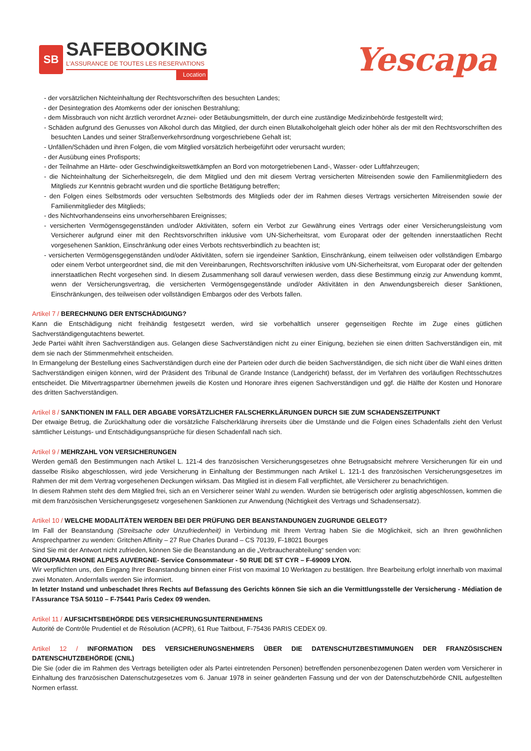SB
SAFEBOOKING
L'ASSURANCE DE TOUTES LES RESERVATIONS
Location
Yescapa
- der vorsätzlichen Nichteinhaltung der Rechtsvorschriften des besuchten Landes;
- der Desintegration des Atomkerns oder der ionischen Bestrahlung;
- dem Missbrauch von nicht ärztlich verordnet Arznei- oder Betäubungsmitteln, der durch eine zuständige Medizinbehörde festgestellt wird;
- Schäden aufgrund des Genusses von Alkohol durch das Mitglied, der durch einen Blutalkoholgehalt gleich oder höher als der mit den Rechtsvorschriften des besuchten Landes und seiner Straßenverkehrsordnung vorgeschriebene Gehalt ist;
- Unfällen/Schäden und ihren Folgen, die vom Mitglied vorsätzlich herbeigeführt oder verursacht wurden;
- der Ausübung eines Profisports;
- der Teilnahme an Härte- oder Geschwindigkeitswettkämpfen an Bord von motorgetriebenen Land-, Wasser- oder Luftfahrzeugen;
- die Nichteinhaltung der Sicherheitsregeln, die dem Mitglied und den mit diesem Vertrag versicherten Mitreisenden sowie den Familienmitgliedern des Mitglieds zur Kenntnis gebracht wurden und die sportliche Betätigung betreffen;
- den Folgen eines Selbstmords oder versuchten Selbstmords des Mitglieds oder der im Rahmen dieses Vertrags versicherten Mitreisenden sowie der Familienmitglieder des Mitglieds;
- des Nichtvorhandenseins eins unvorhersehbaren Ereignisses;
- versicherten Vermögensgegenständen und/oder Aktivitäten, sofern ein Verbot zur Gewährung eines Vertrags oder einer Versicherungsleistung vom Versicherer aufgrund einer mit den Rechtsvorschriften inklusive vom UN-Sicherheitsrat, vom Europarat oder der geltenden innerstaatlichen Recht vorgesehenen Sanktion, Einschränkung oder eines Verbots rechtsverbindlich zu beachten ist;
- versicherten Vermögensgegenständen und/oder Aktivitäten, sofern sie irgendeiner Sanktion, Einschränkung, einem teilweisen oder vollständigen Embargo oder einem Verbot untergeordnet sind, die mit den Vereinbarungen, Rechtsvorschriften inklusive vom UN-Sicherheitsrat, vom Europarat oder der geltenden innerstaatlichen Recht vorgesehen sind. In diesem Zusammenhang soll darauf verwiesen werden, dass diese Bestimmung einzig zur Anwendung kommt, wenn der Versicherungsvertrag, die versicherten Vermögensgegenstände und/oder Aktivitäten in den Anwendungsbereich dieser Sanktionen, Einschränkungen, des teilweisen oder vollständigen Embargos oder des Verbots fallen.
Artikel 7 / BERECHNUNG DER ENTSCHÄDIGUNG?
Kann die Entschädigung nicht freihändig festgesetzt werden, wird sie vorbehaltlich unserer gegenseitigen Rechte im Zuge eines gütlichen Sachverständigengutachtens bewertet.
Jede Partei wählt ihren Sachverständigen aus. Gelangen diese Sachverständigen nicht zu einer Einigung, beziehen sie einen dritten Sachverständigen ein, mit dem sie nach der Stimmenmehrheit entscheiden.
In Ermangelung der Bestellung eines Sachverständigen durch eine der Parteien oder durch die beiden Sachverständigen, die sich nicht über die Wahl eines dritten Sachverständigen einigen können, wird der Präsident des Tribunal de Grande Instance (Landgericht) befasst, der im Verfahren des vorläufigen Rechtsschutzes entscheidet. Die Mitvertragspartner übernehmen jeweils die Kosten und Honorare ihres eigenen Sachverständigen und ggf. die Hälfte der Kosten und Honorare des dritten Sachverständigen.
Artikel 8 / SANKTIONEN IM FALL DER ABGABE VORSÄTZLICHER FALSCHERKLÄRUNGEN DURCH SIE ZUM SCHADENSZEITPUNKT
Der etwaige Betrug, die Zurückhaltung oder die vorsätzliche Falscherklärung ihrerseits über die Umstände und die Folgen eines Schadenfalls zieht den Verlust sämtlicher Leistungs- und Entschädigungsansprüche für diesen Schadenfall nach sich.
Artikel 9 / MEHRZAHL VON VERSICHERUNGEN
Werden gemäß den Bestimmungen nach Artikel L. 121-4 des französischen Versicherungsgesetzes ohne Betrugsabsicht mehrere Versicherungen für ein und dasselbe Risiko abgeschlossen, wird jede Versicherung in Einhaltung der Bestimmungen nach Artikel L. 121-1 des französischen Versicherungsgesetzes im Rahmen der mit dem Vertrag vorgesehenen Deckungen wirksam. Das Mitglied ist in diesem Fall verpflichtet, alle Versicherer zu benachrichtigen.
In diesem Rahmen steht des dem Mitglied frei, sich an en Versicherer seiner Wahl zu wenden. Wurden sie betrügerisch oder arglistig abgeschlossen, kommen die mit dem französischen Versicherungsgesetz vorgesehenen Sanktionen zur Anwendung (Nichtigkeit des Vertrags und Schadensersatz).
Artikel 10 / WELCHE MODALITÄTEN WERDEN BEI DER PRÜFUNG DER BEANSTANDUNGEN ZUGRUNDE GELEGT?
Im Fall der Beanstandung (Streitsache oder Unzufriedenheit) in Verbindung mit Ihrem Vertrag haben Sie die Möglichkeit, sich an Ihren gewöhnlichen Ansprechpartner zu wenden: Gritchen Affinity – 27 Rue Charles Durand – CS 70139, F-18021 Bourges
Sind Sie mit der Antwort nicht zufrieden, können Sie die Beanstandung an die „Verbraucherabteilung“ senden von:
GROUPAMA RHONE ALPES AUVERGNE- Service Consommateur - 50 RUE DE ST CYR – F-69009 LYON.
Wir verpflichten uns, den Eingang Ihrer Beanstandung binnen einer Frist von maximal 10 Werktagen zu bestätigen. Ihre Bearbeitung erfolgt innerhalb von maximal zwei Monaten. Andernfalls werden Sie informiert.
In letzter Instand und unbeschadet Ihres Rechts auf Befassung des Gerichts können Sie sich an die Vermittlungsstelle der Versicherung - Médiation de l’Assurance TSA 50110 – F-75441 Paris Cedex 09 wenden.
Artikel 11 / AUFSICHTSBEHÖRDE DES VERSICHERUNGSUNTERNEHMENS
Autorité de Contrôle Prudentiel et de Résolution (ACPR), 61 Rue Taitbout, F-75436 PARIS CEDEX 09.
Artikel 12 / INFORMATION DES VERSICHERUNGSNEHMERS ÜBER DIE DATENSCHUTZBESTIMMUNGEN DER FRANZÖSISCHEN DATENSCHUTZBEHÖRDE (CNIL)
Die Sie (oder die im Rahmen des Vertrags beteiligten oder als Partei eintretenden Personen) betreffenden personenbezogenen Daten werden vom Versicherer in Einhaltung des französischen Datenschutzgesetzes vom 6. Januar 1978 in seiner geänderten Fassung und der von der Datenschutzbehörde CNIL aufgestellten Normen erfasst.